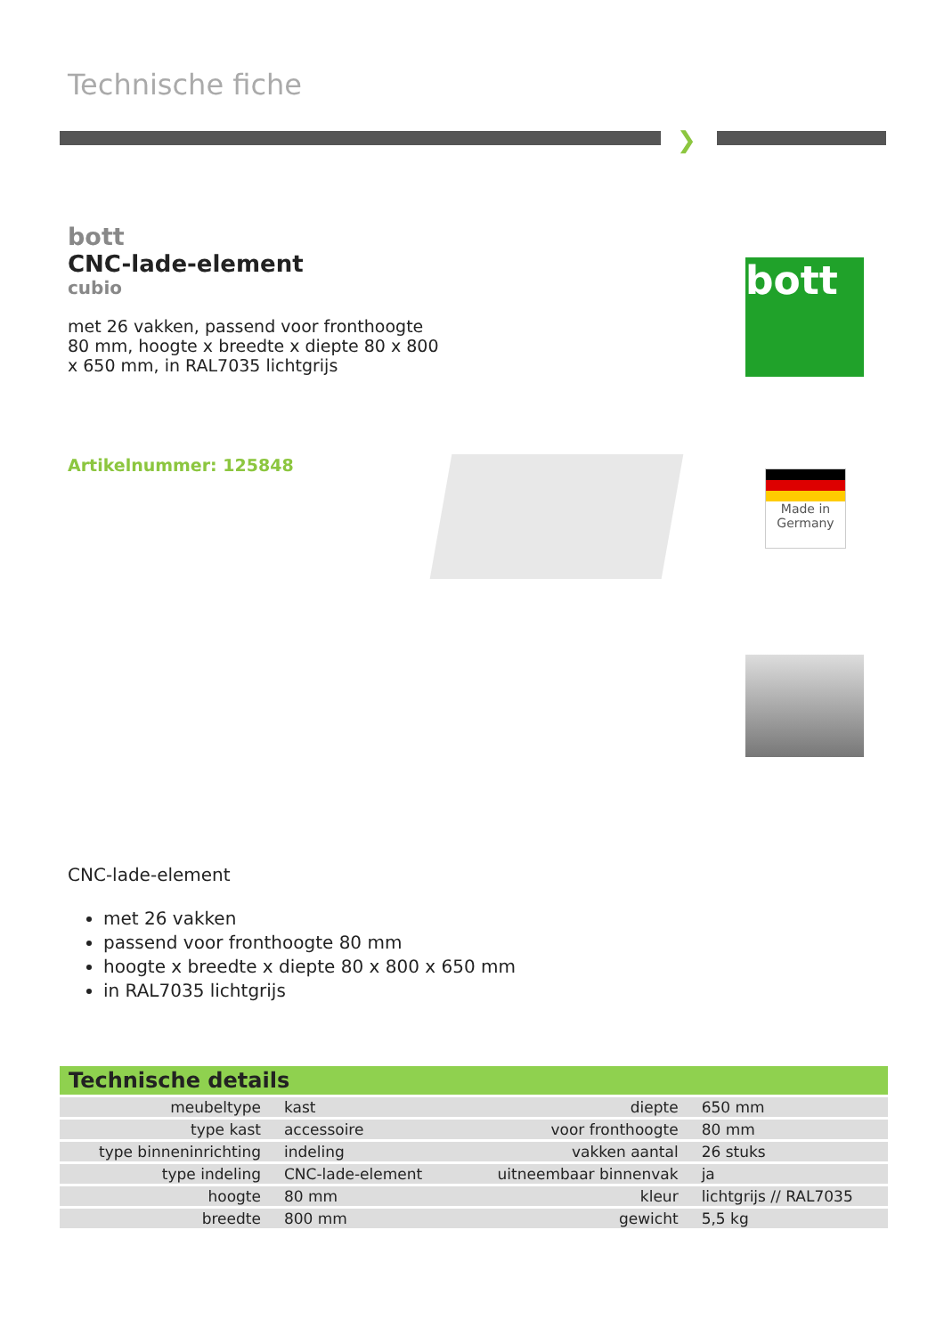Technische fiche
❯
bott
CNC-lade-element
cubio
met 26 vakken, passend voor fronthoogte 80 mm, hoogte x breedte x diepte 80 x 800 x 650 mm, in RAL7035 lichtgrijs
Artikelnummer: 125848
bott
Made in Germany
CNC-lade-element
met 26 vakken
passend voor fronthoogte 80 mm
hoogte x breedte x diepte 80 x 800 x 650 mm
in RAL7035 lichtgrijs
| Technische details | | | |
| --- | --- | --- | --- |
| meubeltype | kast | diepte | 650 mm |
| type kast | accessoire | voor fronthoogte | 80 mm |
| type binneninrichting | indeling | vakken aantal | 26 stuks |
| type indeling | CNC-lade-element | uitneembaar binnenvak | ja |
| hoogte | 80 mm | kleur | lichtgrijs // RAL7035 |
| breedte | 800 mm | gewicht | 5,5 kg |